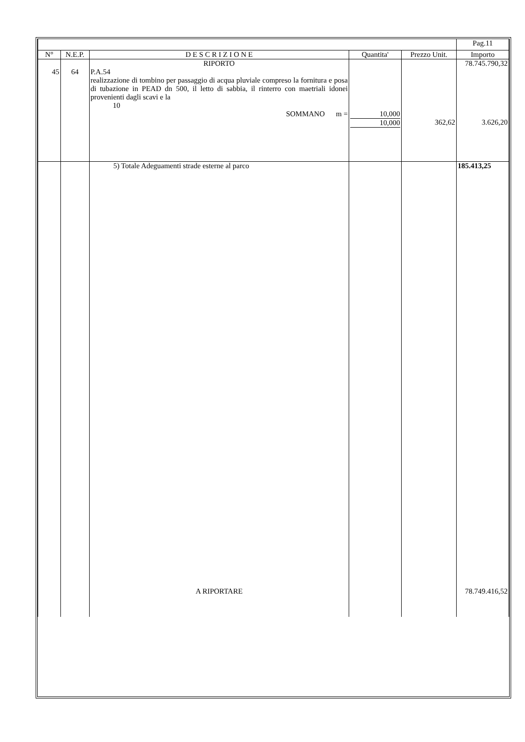| | | | | | Pag.11 |
| N° | N.E.P. | D E S C R I Z I O N E | Quantita' | Prezzo Unit. | Importo |
| 45 | 64 | RIPORTO P.A.54 realizzazione di tombino per passaggio di acqua pluviale compreso la fornitura e posa di tubazione in PEAD dn 500, il letto di sabbia, il rinterro con maetriali idonei provenienti dagli scavi e la 10 SOMMANO m = | 10,000 10,000 | 362,62 | 78.745.790,32 3.626,20 |
| | | 5) Totale Adeguamenti strade esterne al parco | | | 185.413,25 |
| | | A RIPORTARE | | | 78.749.416,52 |